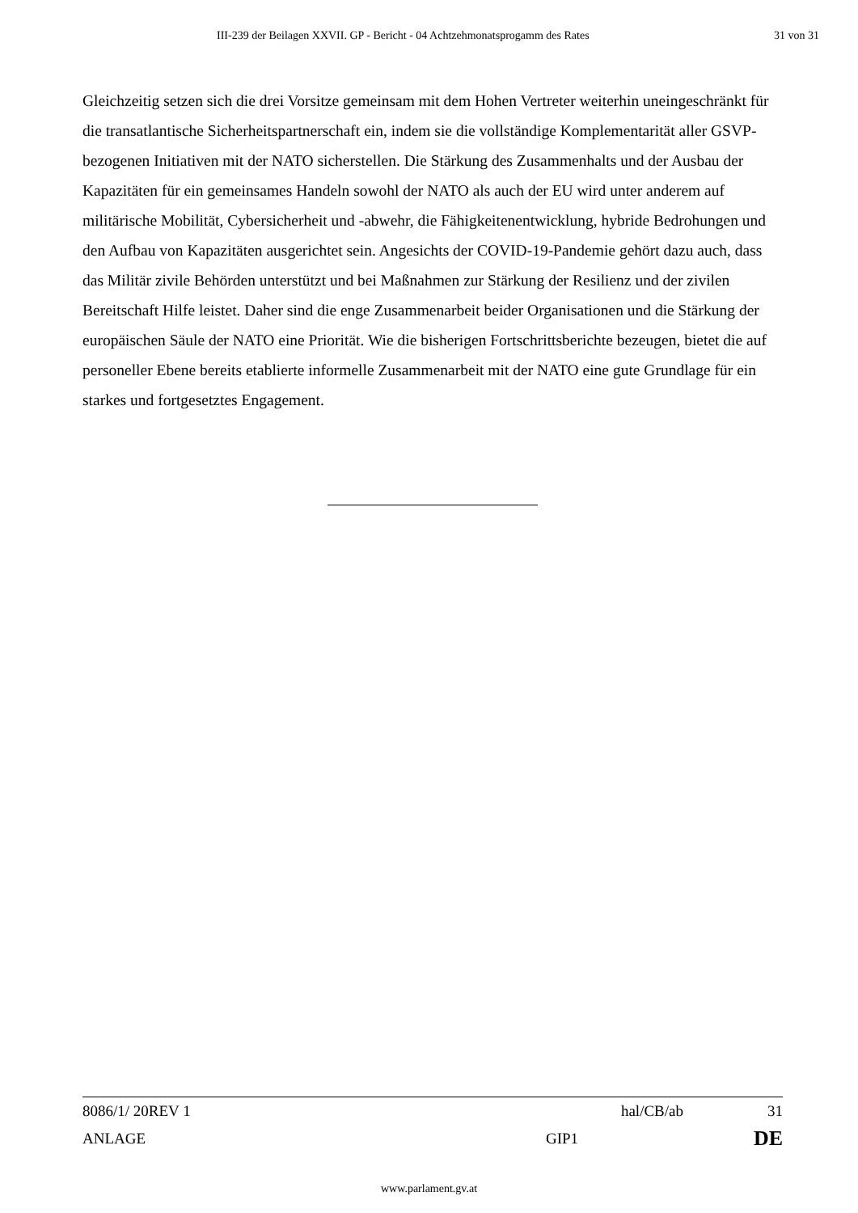III-239 der Beilagen XXVII. GP - Bericht - 04 Achtzehmonatsprogamm des Rates 31 von 31
Gleichzeitig setzen sich die drei Vorsitze gemeinsam mit dem Hohen Vertreter weiterhin uneingeschränkt für die transatlantische Sicherheitspartnerschaft ein, indem sie die vollständige Komplementarität aller GSVP-bezogenen Initiativen mit der NATO sicherstellen. Die Stärkung des Zusammenhalts und der Ausbau der Kapazitäten für ein gemeinsames Handeln sowohl der NATO als auch der EU wird unter anderem auf militärische Mobilität, Cybersicherheit und -abwehr, die Fähigkeitenentwicklung, hybride Bedrohungen und den Aufbau von Kapazitäten ausgerichtet sein. Angesichts der COVID-19-Pandemie gehört dazu auch, dass das Militär zivile Behörden unterstützt und bei Maßnahmen zur Stärkung der Resilienz und der zivilen Bereitschaft Hilfe leistet. Daher sind die enge Zusammenarbeit beider Organisationen und die Stärkung der europäischen Säule der NATO eine Priorität. Wie die bisherigen Fortschrittsberichte bezeugen, bietet die auf personeller Ebene bereits etablierte informelle Zusammenarbeit mit der NATO eine gute Grundlage für ein starkes und fortgesetztes Engagement.
8086/1/ 20REV 1 hal/CB/ab 31
ANLAGE GIP1 DE
www.parlament.gv.at